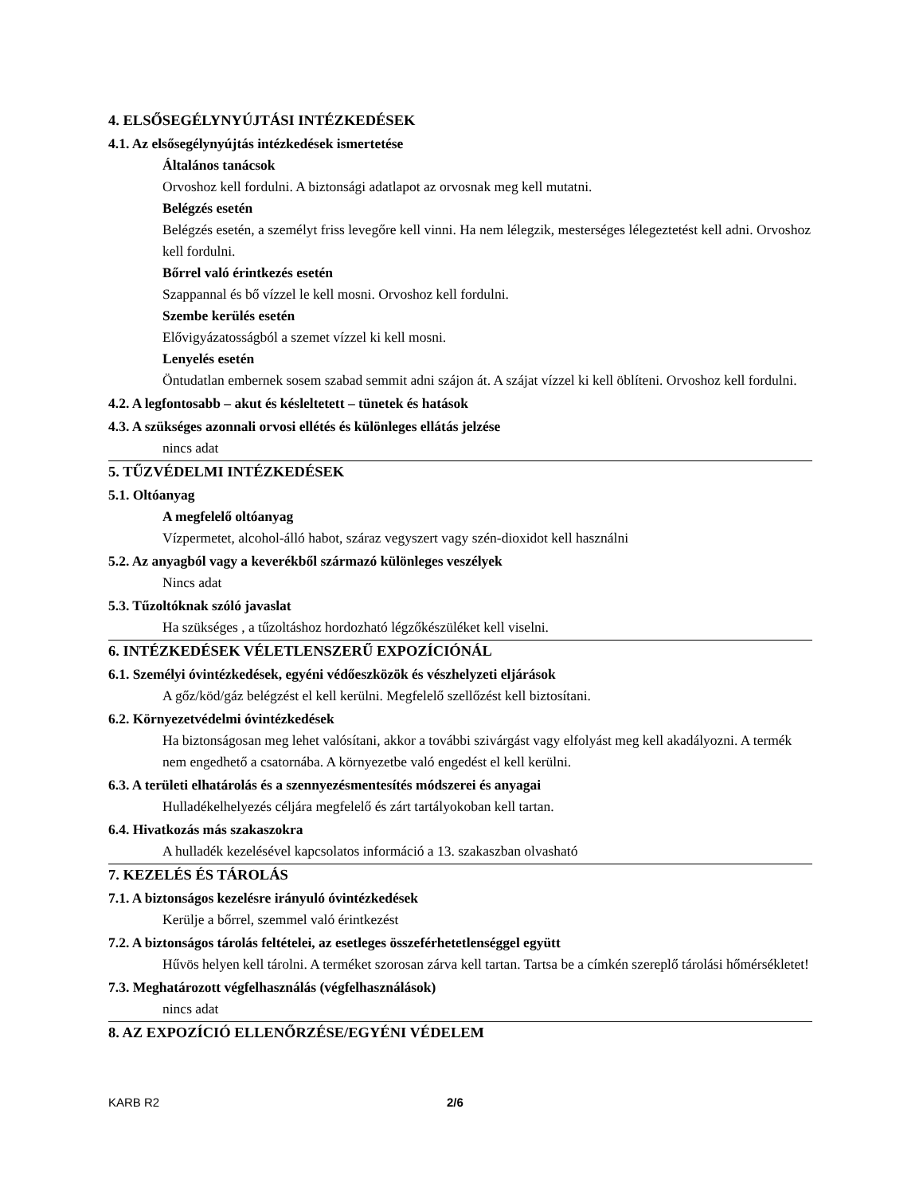4. ELSŐSEGÉLYNYÚJTÁSI INTÉZKEDÉSEK
4.1. Az elsősegélynyújtás intézkedések ismertetése
Általános tanácsok
Orvoshoz kell fordulni. A biztonsági adatlapot az orvosnak meg kell mutatni.
Belégzés esetén
Belégzés esetén, a személyt friss levegőre kell vinni. Ha nem lélegzik, mesterséges lélegeztetést kell adni. Orvoshoz kell fordulni.
Bőrrel való érintkezés esetén
Szappannal és bő vízzel le kell mosni. Orvoshoz kell fordulni.
Szembe kerülés esetén
Elővigyázatosságból a szemet vízzel ki kell mosni.
Lenyelés esetén
Öntudatlan embernek sosem szabad semmit adni szájon át. A szájat vízzel ki kell öblíteni. Orvoshoz kell fordulni.
4.2. A legfontosabb – akut és késleltetett – tünetek és hatások
4.3. A szükséges azonnali orvosi ellétés és különleges ellátás jelzése
nincs adat
5. TŰZVÉDELMI INTÉZKEDÉSEK
5.1. Oltóanyag
A megfelelő oltóanyag
Vízpermetet, alcohol-álló habot, száraz vegyszert vagy szén-dioxidot kell használni
5.2. Az anyagból vagy a keverékből származó különleges veszélyek
Nincs adat
5.3. Tűzoltóknak szóló javaslat
Ha szükséges , a tűzoltáshoz hordozható légzőkészüléket kell viselni.
6. INTÉZKEDÉSEK VÉLETLENSZERŰ EXPOZÍCIÓNÁL
6.1. Személyi óvintézkedések, egyéni védőeszközök és vészhelyzeti eljárások
A gőz/köd/gáz belégzést el kell kerülni. Megfelelő szellőzést kell biztosítani.
6.2. Környezetvédelmi óvintézkedések
Ha biztonságosan meg lehet valósítani, akkor a további szivárgást vagy elfolyást meg kell akadályozni. A termék nem engedhető a csatornába. A környezetbe való engedést el kell kerülni.
6.3. A területi elhatárolás és a szennyezésmentesítés módszerei és anyagai
Hulladékelhelyezés céljára megfelelő és zárt tartályokoban kell tartan.
6.4. Hivatkozás más szakaszokra
A hulladék kezelésével kapcsolatos információ a 13. szakaszban olvasható
7. KEZELÉS ÉS TÁROLÁS
7.1. A biztonságos kezelésre irányuló óvintézkedések
Kerülje a bőrrel, szemmel való érintkezést
7.2. A biztonságos tárolás feltételei, az esetleges összeférhetetlenséggel együtt
Hűvös helyen kell tárolni. A terméket szorosan zárva kell tartan. Tartsa be a címkén szereplő tárolási hőmérsékletet!
7.3. Meghatározott végfelhasználás (végfelhasználások)
nincs adat
8. AZ EXPOZÍCIÓ ELLENŐRZÉSE/EGYÉNI VÉDELEM
KARB R2 2/6